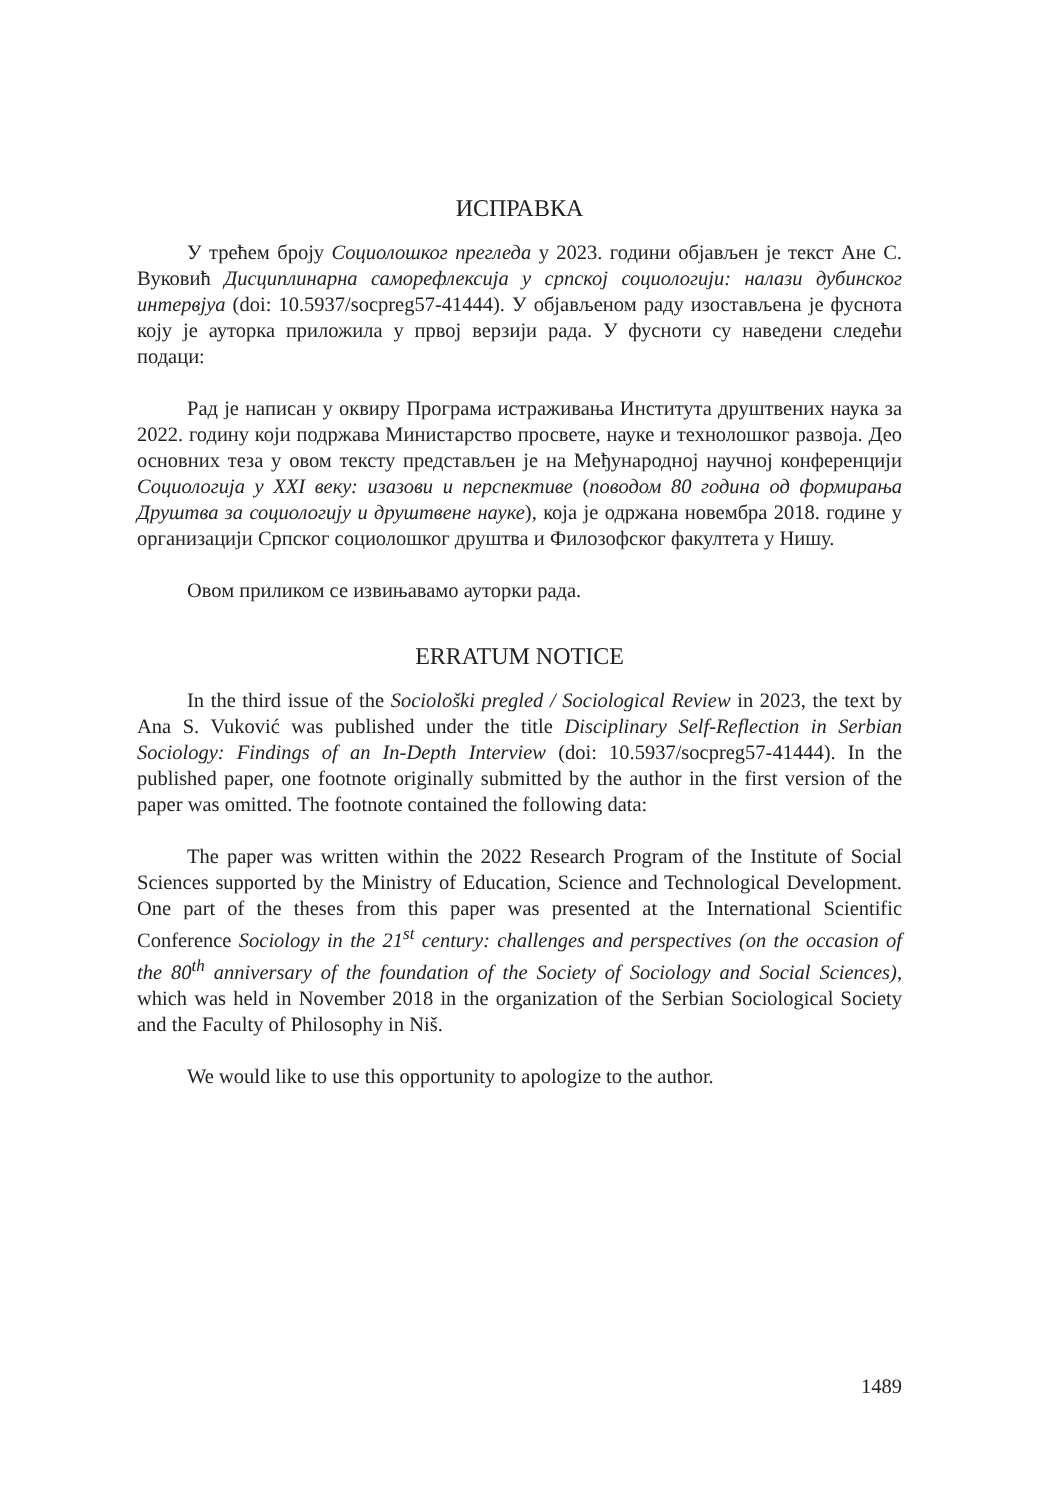ИСПРАВКА
У трећем броју Социолошког прегледа у 2023. години објављен је текст Ане С. Вуковић Дисциплинарна саморефлексија у српској социологији: налази дубинског интервјуа (doi: 10.5937/socpreg57-41444). У објављеном раду изостављена је фуснота коју је ауторка приложила у првој верзији рада. У фусноти су наведени следећи подаци:
Рад је написан у оквиру Програма истраживања Института друштвених наука за 2022. годину који подржава Министарство просвете, науке и технолошког развоја. Део основних теза у овом тексту представљен је на Међународној научној конференцији Социологија у XXI веку: изазови и перспективе (поводом 80 година од формирања Друштва за социологију и друштвене науке), која је одржана новембра 2018. године у организацији Српског социолошког друштва и Филозофског факултета у Нишу.
Овом приликом се извињавамо ауторки рада.
ERRATUM NOTICE
In the third issue of the Sociološki pregled / Sociological Review in 2023, the text by Ana S. Vuković was published under the title Disciplinary Self-Reflection in Serbian Sociology: Findings of an In-Depth Interview (doi: 10.5937/socpreg57-41444). In the published paper, one footnote originally submitted by the author in the first version of the paper was omitted. The footnote contained the following data:
The paper was written within the 2022 Research Program of the Institute of Social Sciences supported by the Ministry of Education, Science and Technological Development. One part of the theses from this paper was presented at the International Scientific Conference Sociology in the 21<sup>st</sup> century: challenges and perspectives (on the occasion of the 80<sup>th</sup> anniversary of the foundation of the Society of Sociology and Social Sciences), which was held in November 2018 in the organization of the Serbian Sociological Society and the Faculty of Philosophy in Niš.
We would like to use this opportunity to apologize to the author.
1489